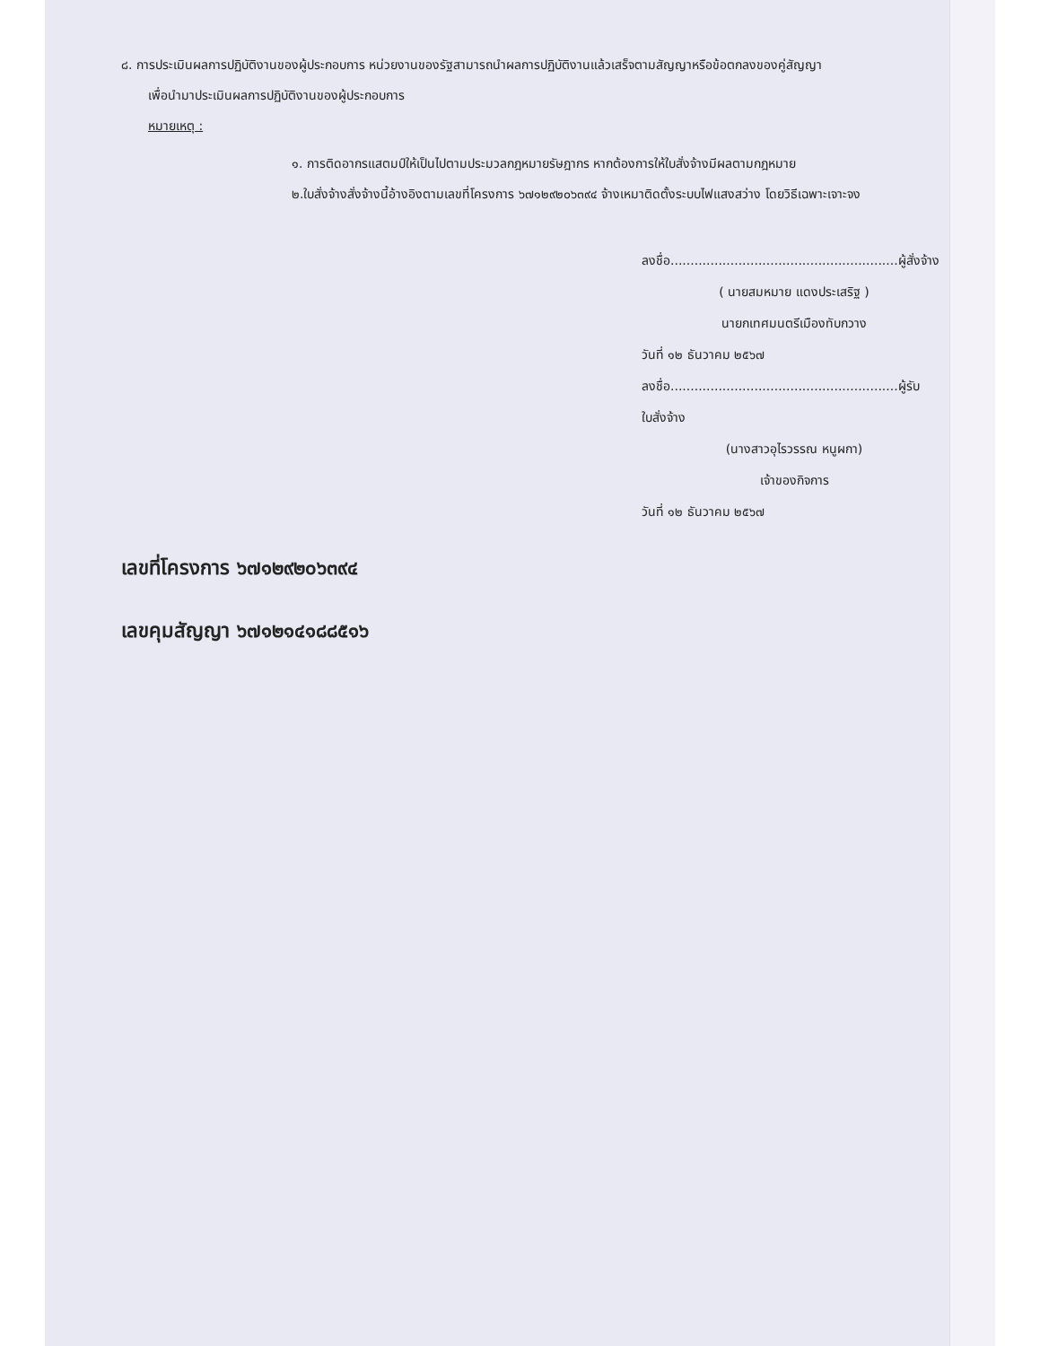๘. การประเมินผลการปฏิบัติงานของผู้ประกอบการ หน่วยงานของรัฐสามารถนำผลการปฏิบัติงานแล้วเสร็จตามสัญญาหรือข้อตกลงของคู่สัญญา
เพื่อนำมาประเมินผลการปฏิบัติงานของผู้ประกอบการ
หมายเหตุ :
๑. การติดอากรแสตมป์ให้เป็นไปตามประมวลกฎหมายรัษฎากร หากต้องการให้ใบสั่งจ้างมีผลตามกฎหมาย
๒.ใบสั่งจ้างสั่งจ้างนี้อ้างอิงตามเลขที่โครงการ ๖๗๑๒๙๒๐๖๓๙๔ จ้างเหมาติดตั้งระบบไฟแสงสว่าง โดยวิธีเฉพาะเจาะจง
ลงชื่อ.........................................................ผู้สั่งจ้าง
( นายสมหมาย แดงประเสริฐ )
นายกเทศมนตรีเมืองทับกวาง
วันที่ ๑๒ ธันวาคม ๒๕๖๗
ลงชื่อ.........................................................ผู้รับใบสั่งจ้าง
(นางสาวอุไรวรรณ หนูผกา)
เจ้าของกิจการ
วันที่ ๑๒ ธันวาคม ๒๕๖๗
เลขที่โครงการ ๖๗๑๒๙๒๐๖๓๙๔
เลขคุมสัญญา ๖๗๑๒๑๔๑๘๘๕๑๖